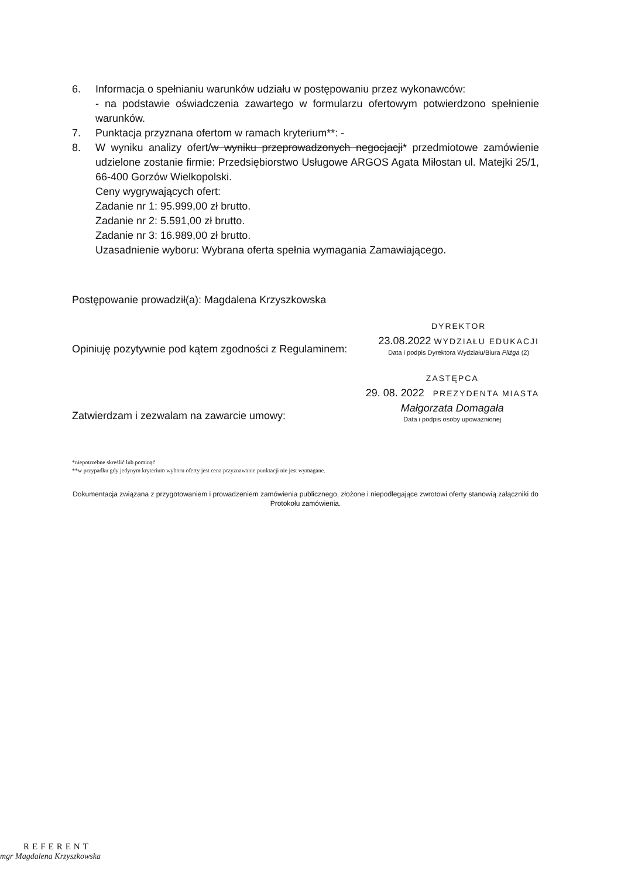6. Informacja o spełnianiu warunków udziału w postępowaniu przez wykonawców:
- na podstawie oświadczenia zawartego w formularzu ofertowym potwierdzono spełnienie warunków.
7. Punktacja przyznana ofertom w ramach kryterium**: -
8. W wyniku analizy ofert/w wyniku przeprowadzonych negocjacji* przedmiotowe zamówienie udzielone zostanie firmie: Przedsiębiorstwo Usługowe ARGOS Agata Miłostan ul. Matejki 25/1, 66-400 Gorzów Wielkopolski.
Ceny wygrywających ofert:
Zadanie nr 1: 95.999,00 zł brutto.
Zadanie nr 2: 5.591,00 zł brutto.
Zadanie nr 3: 16.989,00 zł brutto.
Uzasadnienie wyboru: Wybrana oferta spełnia wymagania Zamawiającego.
Postępowanie prowadził(a): Magdalena Krzyszkowska
Opiniuję pozytywnie pod kątem zgodności z Regulaminem:
DYREKTOR
23.08.2022 WYDZIAŁU EDUKACJI
Data i podpis Dyrektora Wydziału/Biura Pliżga (2)
Zatwierdzam i zezwalam na zawarcie umowy:
ZASTĘPCA
29. 08. 2022 PREZYDENTA MIASTA
Małgorzata Domagała
Data i podpis osoby upoważnionej
*niepotrzebne skreślić lub pominąć
**w przypadku gdy jedynym kryterium wyboru oferty jest cena przyznawanie punktacji nie jest wymagane.
Dokumentacja związana z przygotowaniem i prowadzeniem zamówienia publicznego, złożone i niepodlegające zwrotowi oferty stanowią załączniki do Protokołu zamówienia.
REFERENT
mgr Magdalena Krzyszkowska